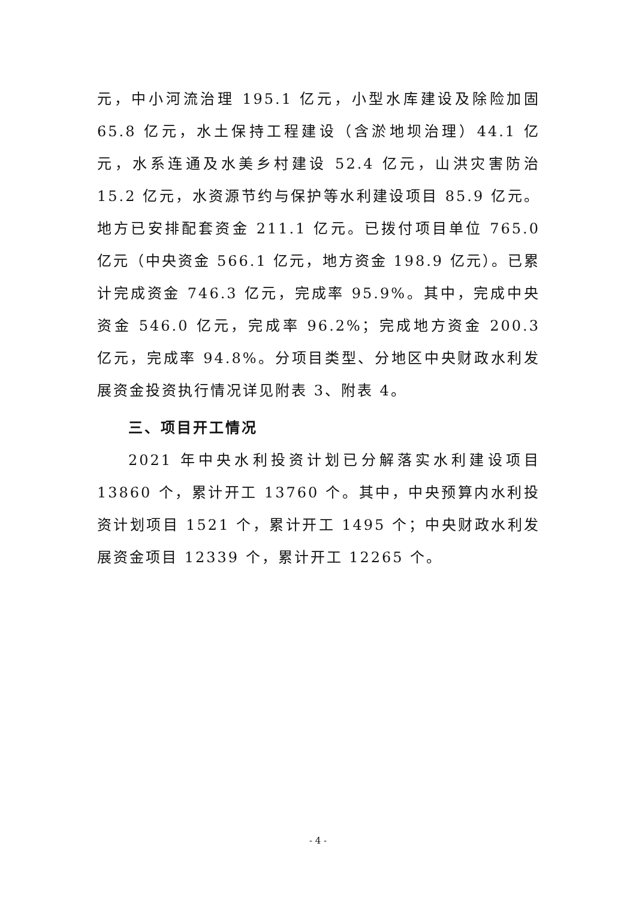元，中小河流治理 195.1 亿元，小型水库建设及除险加固 65.8 亿元，水土保持工程建设（含淤地坝治理）44.1 亿元，水系连通及水美乡村建设 52.4 亿元，山洪灾害防治 15.2 亿元，水资源节约与保护等水利建设项目 85.9 亿元。地方已安排配套资金 211.1 亿元。已拨付项目单位 765.0 亿元（中央资金 566.1 亿元，地方资金 198.9 亿元）。已累计完成资金 746.3 亿元，完成率 95.9%。其中，完成中央资金 546.0 亿元，完成率 96.2%；完成地方资金 200.3 亿元，完成率 94.8%。分项目类型、分地区中央财政水利发展资金投资执行情况详见附表 3、附表 4。
三、项目开工情况
2021 年中央水利投资计划已分解落实水利建设项目 13860 个，累计开工 13760 个。其中，中央预算内水利投资计划项目 1521 个，累计开工 1495 个；中央财政水利发展资金项目 12339 个，累计开工 12265 个。
- 4 -